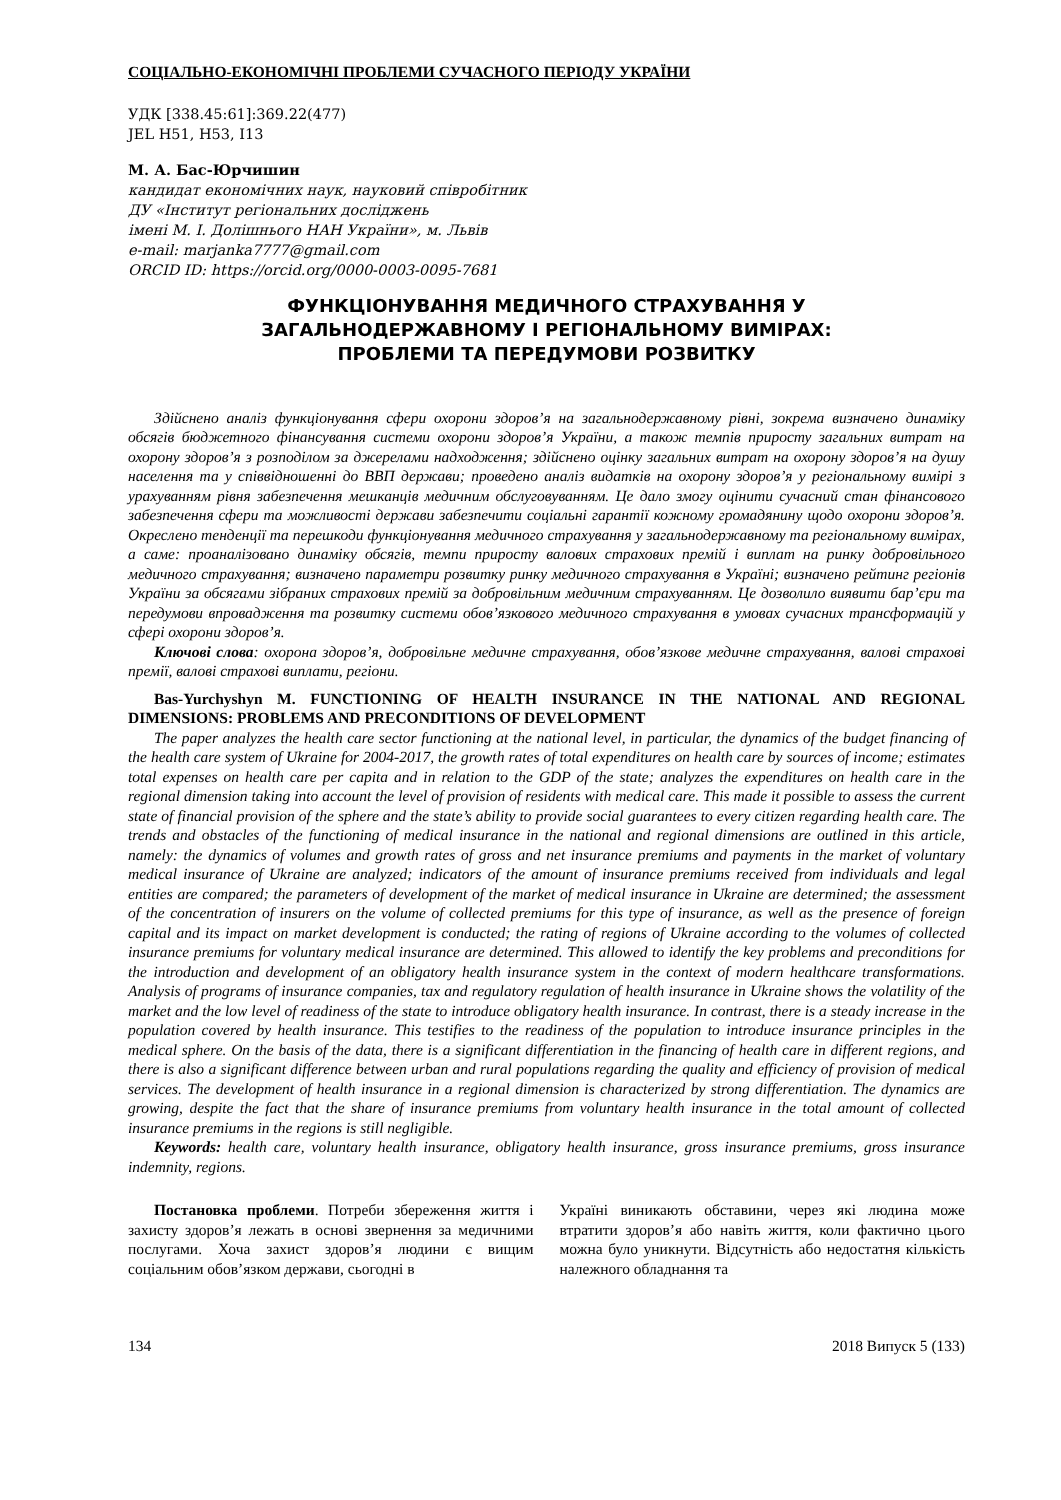СОЦІАЛЬНО-ЕКОНОМІЧНІ ПРОБЛЕМИ СУЧАСНОГО ПЕРІОДУ УКРАЇНИ
УДК [338.45:61]:369.22(477)
JEL H51, H53, I13
М. А. Бас-Юрчишин
кандидат економічних наук, науковий співробітник
ДУ «Інститут регіональних досліджень
імені М. І. Долішнього НАН України», м. Львів
e-mail: marjanka7777@gmail.com
ORCID ID: https://orcid.org/0000-0003-0095-7681
ФУНКЦІОНУВАННЯ МЕДИЧНОГО СТРАХУВАННЯ У
ЗАГАЛЬНОДЕРЖАВНОМУ І РЕГІОНАЛЬНОМУ ВИМІРАХ:
ПРОБЛЕМИ ТА ПЕРЕДУМОВИ РОЗВИТКУ
Здійснено аналіз функціонування сфери охорони здоров’я на загальнодержавному рівні, зокрема визначено динаміку обсягів бюджетного фінансування системи охорони здоров’я України, а також темпів приросту загальних витрат на охорону здоров’я з розподілом за джерелами надходження; здійснено оцінку загальних витрат на охорону здоров’я на душу населення та у співвідношенні до ВВП держави; проведено аналіз видатків на охорону здоров’я у регіональному вимірі з урахуванням рівня забезпечення мешканців медичним обслуговуванням. Це дало змогу оцінити сучасний стан фінансового забезпечення сфери та можливості держави забезпечити соціальні гарантії кожному громадянину щодо охорони здоров’я. Окреслено тенденції та перешкоди функціонування медичного страхування у загальнодержавному та регіональному вимірах, а саме: проаналізовано динаміку обсягів, темпи приросту валових страхових премій і виплат на ринку добровільного медичного страхування; визначено параметри розвитку ринку медичного страхування в Україні; визначено рейтинг регіонів України за обсягами зібраних страхових премій за добровільним медичним страхуванням. Це дозволило виявити бар’єри та передумови впровадження та розвитку системи обов’язкового медичного страхування в умовах сучасних трансформацій у сфері охорони здоров’я.
Ключові слова: охорона здоров’я, добровільне медичне страхування, обов’язкове медичне страхування, валові страхові премії, валові страхові виплати, регіони.
Bas-Yurchyshyn M. FUNCTIONING OF HEALTH INSURANCE IN THE NATIONAL AND REGIONAL DIMENSIONS: PROBLEMS AND PRECONDITIONS OF DEVELOPMENT
The paper analyzes the health care sector functioning at the national level, in particular, the dynamics of the budget financing of the health care system of Ukraine for 2004-2017, the growth rates of total expenditures on health care by sources of income; estimates total expenses on health care per capita and in relation to the GDP of the state; analyzes the expenditures on health care in the regional dimension taking into account the level of provision of residents with medical care. This made it possible to assess the current state of financial provision of the sphere and the state’s ability to provide social guarantees to every citizen regarding health care. The trends and obstacles of the functioning of medical insurance in the national and regional dimensions are outlined in this article, namely: the dynamics of volumes and growth rates of gross and net insurance premiums and payments in the market of voluntary medical insurance of Ukraine are analyzed; indicators of the amount of insurance premiums received from individuals and legal entities are compared; the parameters of development of the market of medical insurance in Ukraine are determined; the assessment of the concentration of insurers on the volume of collected premiums for this type of insurance, as well as the presence of foreign capital and its impact on market development is conducted; the rating of regions of Ukraine according to the volumes of collected insurance premiums for voluntary medical insurance are determined. This allowed to identify the key problems and preconditions for the introduction and development of an obligatory health insurance system in the context of modern healthcare transformations. Analysis of programs of insurance companies, tax and regulatory regulation of health insurance in Ukraine shows the volatility of the market and the low level of readiness of the state to introduce obligatory health insurance. In contrast, there is a steady increase in the population covered by health insurance. This testifies to the readiness of the population to introduce insurance principles in the medical sphere. On the basis of the data, there is a significant differentiation in the financing of health care in different regions, and there is also a significant difference between urban and rural populations regarding the quality and efficiency of provision of medical services. The development of health insurance in a regional dimension is characterized by strong differentiation. The dynamics are growing, despite the fact that the share of insurance premiums from voluntary health insurance in the total amount of collected insurance premiums in the regions is still negligible.
Keywords: health care, voluntary health insurance, obligatory health insurance, gross insurance premiums, gross insurance indemnity, regions.
Постановка проблеми. Потреби збереження життя і захисту здоров’я лежать в основі звернення за медичними послугами. Хоча захист здоров’я людини є вищим соціальним обов’язком держави, сьогодні в
Україні виникають обставини, через які людина може втратити здоров’я або навіть життя, коли фактично цього можна було уникнути. Відсутність або недостатня кількість належного обладнання та
134 2018 Випуск 5 (133)